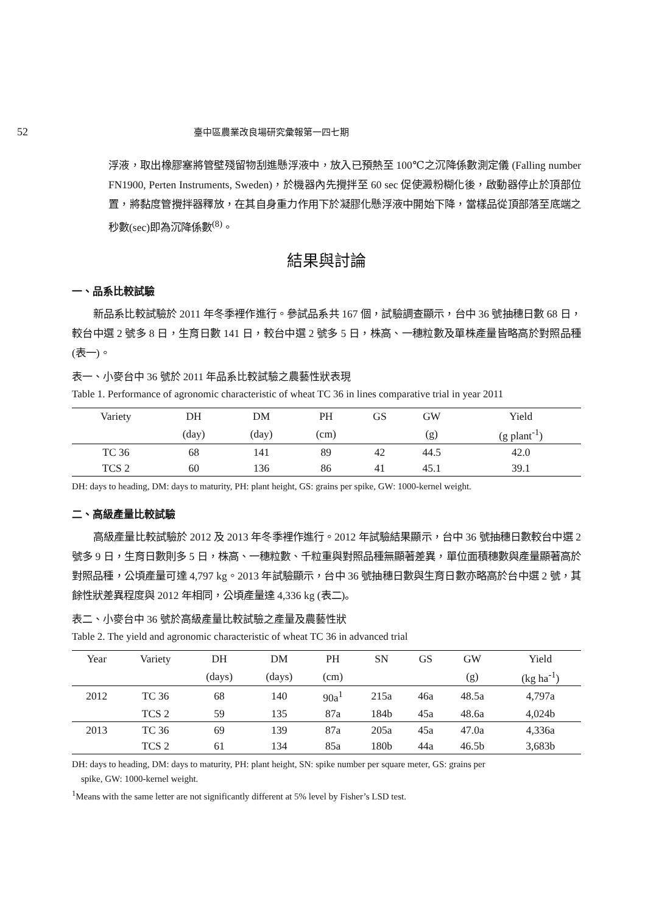52 臺中區農業改良場研究彙報第一四七期
浮液，取出橡膠塞將管壁殘留物刮進懸浮液中，放入已預熱至 100℃之沉降係數測定儀 (Falling number FN1900, Perten Instruments, Sweden)，於機器內先攪拌至 60 sec 促使澱粉糊化後，啟動器停止於頂部位置，將黏度管攪拌器釋放，在其自身重力作用下於凝膠化懸浮液中開始下降，當樣品從頂部落至底端之秒數(sec)即為沉降係數<sup>(8)</sup>。
結果與討論
一、品系比較試驗
新品系比較試驗於 2011 年冬季裡作進行。參試品系共 167 個，試驗調查顯示，台中 36 號抽穗日數 68 日，較台中選 2 號多 8 日，生育日數 141 日，較台中選 2 號多 5 日，株高、一穗粒數及單株產量皆略高於對照品種(表一)。
表一、小麥台中 36 號於 2011 年品系比較試驗之農藝性狀表現
Table 1. Performance of agronomic characteristic of wheat TC 36 in lines comparative trial in year 2011
| Variety | DH | DM | PH | GS | GW | Yield |
| --- | --- | --- | --- | --- | --- | --- |
| | (day) | (day) | (cm) | | (g) | (g plant<sup>-1</sup>) |
| TC 36 | 68 | 141 | 89 | 42 | 44.5 | 42.0 |
| TCS 2 | 60 | 136 | 86 | 41 | 45.1 | 39.1 |
DH: days to heading, DM: days to maturity, PH: plant height, GS: grains per spike, GW: 1000-kernel weight.
二、高級產量比較試驗
高級產量比較試驗於 2012 及 2013 年冬季裡作進行。2012 年試驗結果顯示，台中 36 號抽穗日數較台中選 2 號多 9 日，生育日數則多 5 日，株高、一穗粒數、千粒重與對照品種無顯著差異，單位面積穗數與產量顯著高於對照品種，公頃產量可達 4,797 kg。2013 年試驗顯示，台中 36 號抽穗日數與生育日數亦略高於台中選 2 號，其餘性狀差異程度與 2012 年相同，公頃產量達 4,336 kg (表二)。
表二、小麥台中 36 號於高級產量比較試驗之產量及農藝性狀
Table 2. The yield and agronomic characteristic of wheat TC 36 in advanced trial
| Year | Variety | DH | DM | PH | SN | GS | GW | Yield |
| --- | --- | --- | --- | --- | --- | --- | --- | --- |
| | | (days) | (days) | (cm) | | | (g) | (kg ha<sup>-1</sup>) |
| 2012 | TC 36 | 68 | 140 | 90a<sup>1</sup> | 215a | 46a | 48.5a | 4,797a |
| | TCS 2 | 59 | 135 | 87a | 184b | 45a | 48.6a | 4,024b |
| 2013 | TC 36 | 69 | 139 | 87a | 205a | 45a | 47.0a | 4,336a |
| | TCS 2 | 61 | 134 | 85a | 180b | 44a | 46.5b | 3,683b |
DH: days to heading, DM: days to maturity, PH: plant height, SN: spike number per square meter, GS: grains per
spike, GW: 1000-kernel weight.
<sup>1</sup> Means with the same letter are not significantly different at 5% level by Fisher’s LSD test.